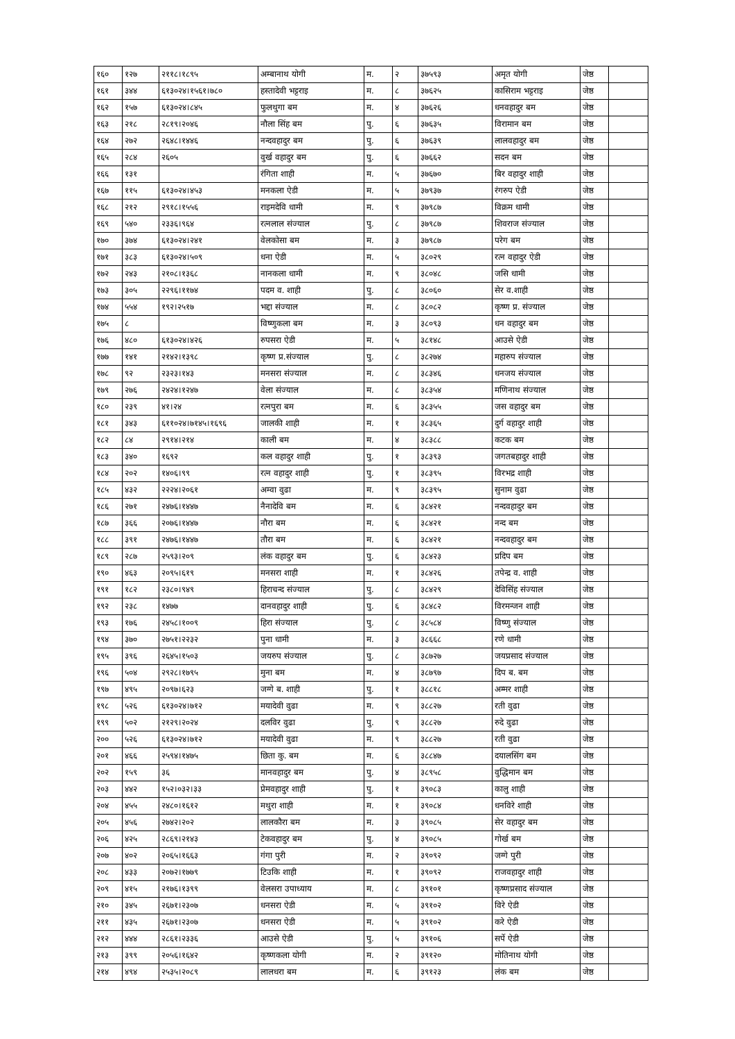| १६० | १२७ | २११८।१८९५ | अम्बानाथ योगी | म. | २ | ३७५९३ | अमृत योगी | जेष्ठ | |
| १६१ | ३४४ | ६१३०२४।१५६१।७८० | हस्तादेवी भट्टराइ | म. | ८ | ३७६२५ | कासिराम भट्टराइ | जेष्ठ | |
| १६२ | १५७ | ६१३०२४।८४५ | फुलथुगा बम | म. | ४ | ३७६२६ | धनवहादुर बम | जेष्ठ | |
| १६३ | २१८ | २८१९।२०४६ | नौला सिंह बम | पु. | ६ | ३७६३५ | विरामान बम | जेष्ठ | |
| १६४ | २७२ | २६४८।१४४६ | नन्दवहादुर बम | पु. | ६ | ३७६३९ | लालवहादुर बम | जेष्ठ | |
| १६५ | २८४ | २६०५ | वुर्ख वहादुर बम | पु. | ६ | ३७६६२ | सदन बम | जेष्ठ | |
| १६६ | १३१ | | रंगिता शाही | म. | ५ | ३७६७० | बिर वहादुर शाही | जेष्ठ | |
| १६७ | ११५ | ६१३०२४।४५३ | मनकला ऐडी | म. | ५ | ३७९३७ | रंगरुप ऐडी | जेष्ठ | |
| १६८ | २१२ | २९१८।१५५६ | राइमदेवि धामी | म. | ९ | ३७९८७ | विक्रम धामी | जेष्ठ | |
| १६९ | ५४० | २३३६।९६४ | रत्नलाल संज्याल | पु. | ८ | ३७९८७ | शिवराज संज्याल | जेष्ठ | |
| १७० | ३७४ | ६१३०२४।२४१ | वेलकोसा बम | म. | ३ | ३७९८७ | परेग बम | जेष्ठ | |
| १७१ | ३८३ | ६१३०२४।५०९ | धना ऐडी | म. | ५ | ३८०२९ | रत्न वहादुर ऐडी | जेष्ठ | |
| १७२ | २४३ | २१०८।१३६८ | नानकला धामी | म. | ९ | ३८०४८ | जसि धामी | जेष्ठ | |
| १७३ | ३०५ | २२९६।११७४ | पदम व. शाही | पु. | ८ | ३८०६० | सेर व.शाही | जेष्ठ | |
| १७४ | ५५४ | १९२।२५१७ | भद्दा संज्याल | म. | ८ | ३८०८२ | कृष्ण प्र. संज्याल | जेष्ठ | |
| १७५ | ८ | | विष्णुकला बम | म. | ३ | ३८०९३ | धन वहादुर बम | जेष्ठ | |
| १७६ | ४८० | ६१३०२४।४२६ | रुपसरा ऐडी | म. | ५ | ३८१४८ | आउसे ऐडी | जेष्ठ | |
| १७७ | १४१ | २१४२।१३९८ | कृष्ण प्र.संज्याल | पु. | ८ | ३८२७४ | महारुप संज्याल | जेष्ठ | |
| १७८ | ९२ | २३२३।१४३ | मनसरा संज्याल | म. | ८ | ३८३४६ | धनजय संज्याल | जेष्ठ | |
| १७९ | २७६ | २४२४।१२४७ | वेला संज्याल | म. | ८ | ३८३५४ | मणिनाथ संज्याल | जेष्ठ | |
| १८० | २३९ | ४१।२४ | रत्नपुरा बम | म. | ६ | ३८३५५ | जस वहादुर बम | जेष्ठ | |
| १८१ | ३४३ | ६११०२४।७१४५।१६९६ | जालकी शाही | म. | १ | ३८३६५ | दुर्ग वहादुर शाही | जेष्ठ | |
| १८२ | ८४ | २९१४।२१४ | काली बम | म. | ४ | ३८३८८ | कटक बम | जेष्ठ | |
| १८३ | ३४० | १६९२ | कल वहादुर शाही | पु. | १ | ३८३९३ | जगतबहादुर शाही | जेष्ठ | |
| १८४ | २०२ | १४०६।९९ | रत्न वहादुर शाही | पु. | १ | ३८३९५ | विरभद्र शाही | जेष्ठ | |
| १८५ | ४३२ | २२२४।२०६१ | अम्वा वुढा | म. | ९ | ३८३९५ | सुनाम वुढा | जेष्ठ | |
| १८६ | २७१ | २४७६।१४४७ | नैनादेवि बम | म. | ६ | ३८४२१ | नन्दवहादुर बम | जेष्ठ | |
| १८७ | ३६६ | २०७६।१४४७ | नौरा बम | म. | ६ | ३८४२१ | नन्द बम | जेष्ठ | |
| १८८ | ३९१ | २४७६।१४४७ | तौरा बम | म. | ६ | ३८४२१ | नन्दवहादुर बम | जेष्ठ | |
| १८९ | २८७ | २५९३।२०९ | लंक वहादुर बम | पु. | ६ | ३८४२३ | प्रदिप बम | जेष्ठ | |
| १९० | ४६३ | २०९५।६१९ | मनसरा शाही | म. | १ | ३८४२६ | तपेन्द्र व. शाही | जेष्ठ | |
| १९१ | १८२ | २३८०।९४९ | हिराचन्द संज्याल | पु. | ८ | ३८४२९ | देविसिंह संज्याल | जेष्ठ | |
| १९२ | २३८ | १४७७ | दानवहादुर शाही | पु. | ६ | ३८४८२ | विरमन्जन शाही | जेष्ठ | |
| १९३ | १७६ | २४५८।१००९ | हिरा संज्याल | पु. | ८ | ३८५८४ | विष्णु संज्याल | जेष्ठ | |
| १९४ | ३७० | २७५१।२२३२ | पुना धामी | म. | ३ | ३८६६८ | रणे धामी | जेष्ठ | |
| १९५ | ३९६ | २६४५।१५०३ | जयरुप संज्याल | पु. | ८ | ३८७२७ | जयप्रसाद संज्याल | जेष्ठ | |
| १९६ | ५०४ | २९२८।१७९५ | मुना बम | म. | ४ | ३८७९७ | दिप ब. बम | जेष्ठ | |
| १९७ | ४९५ | २०९७।६२३ | जग्गे ब. शाही | पु. | १ | ३८८१८ | अम्मर शाही | जेष्ठ | |
| १९८ | ५२६ | ६१३०२४।७१२ | मयादेवी वुढा | म. | ९ | ३८८२७ | रती वुढा | जेष्ठ | |
| १९९ | ५०२ | २१२९।२०२४ | दलविर वुढा | पु. | ९ | ३८८२७ | रुदे वुढा | जेष्ठ | |
| २०० | ५२६ | ६१३०२४।७१२ | मयादेवी वुढा | म. | ९ | ३८८२७ | रती वुढा | जेष्ठ | |
| २०१ | ४६६ | २५९४।१४७५ | छिता कु. बम | म. | ६ | ३८८४७ | दयालसिंग बम | जेष्ठ | |
| २०२ | १५९ | ३६ | मानवहादुर बम | पु. | ४ | ३८९५८ | वुद्धिमान बम | जेष्ठ | |
| २०३ | ४४२ | १५२।०३२।३३ | प्रेमवहादुर शाही | पु. | १ | ३९०८३ | कालु शाही | जेष्ठ | |
| २०४ | ४५५ | २४८०।१६१२ | मथुरा शाही | म. | १ | ३९०८४ | धनविरे शाही | जेष्ठ | |
| २०५ | ४५६ | २७४२।२०२ | लालकौरा बम | म. | ३ | ३९०८५ | सेर वहादुर बम | जेष्ठ | |
| २०६ | ४२५ | २८६९।२१४३ | टेकवहादुर बम | पु. | ४ | ३९०८५ | गोर्ख बम | जेष्ठ | |
| २०७ | ४०२ | २०६५।१६६३ | गंगा पुरी | म. | २ | ३९०९२ | जग्गे पुरी | जेष्ठ | |
| २०८ | ४३३ | २०७२।१७७९ | टिउकि शाही | म. | १ | ३९०९२ | राजवहादुर शाही | जेष्ठ | |
| २०९ | ४१५ | २१७६।१३९९ | वेलसरा उपाध्याय | म. | ८ | ३९१०१ | कृष्णप्रसाद संज्याल | जेष्ठ | |
| २१० | ३४५ | २६७१।२३०७ | धनसरा ऐडी | म. | ५ | ३९१०२ | विरे ऐडी | जेष्ठ | |
| २११ | ४३५ | २६७१।२३०७ | धनसरा ऐडी | म. | ५ | ३९१०२ | करे ऐडी | जेष्ठ | |
| २१२ | ४४४ | २८६१।२३३६ | आउसे ऐडी | पु. | ५ | ३९१०६ | सर्पे ऐडी | जेष्ठ | |
| २१३ | ३९९ | २०५६।१६४२ | कृष्णकला योगी | म. | २ | ३९१२० | मोतिनाथ योगी | जेष्ठ | |
| २१४ | ४९४ | २५३५।२०८९ | लालधरा बम | म. | ६ | ३९१२३ | लंक बम | जेष्ठ | |